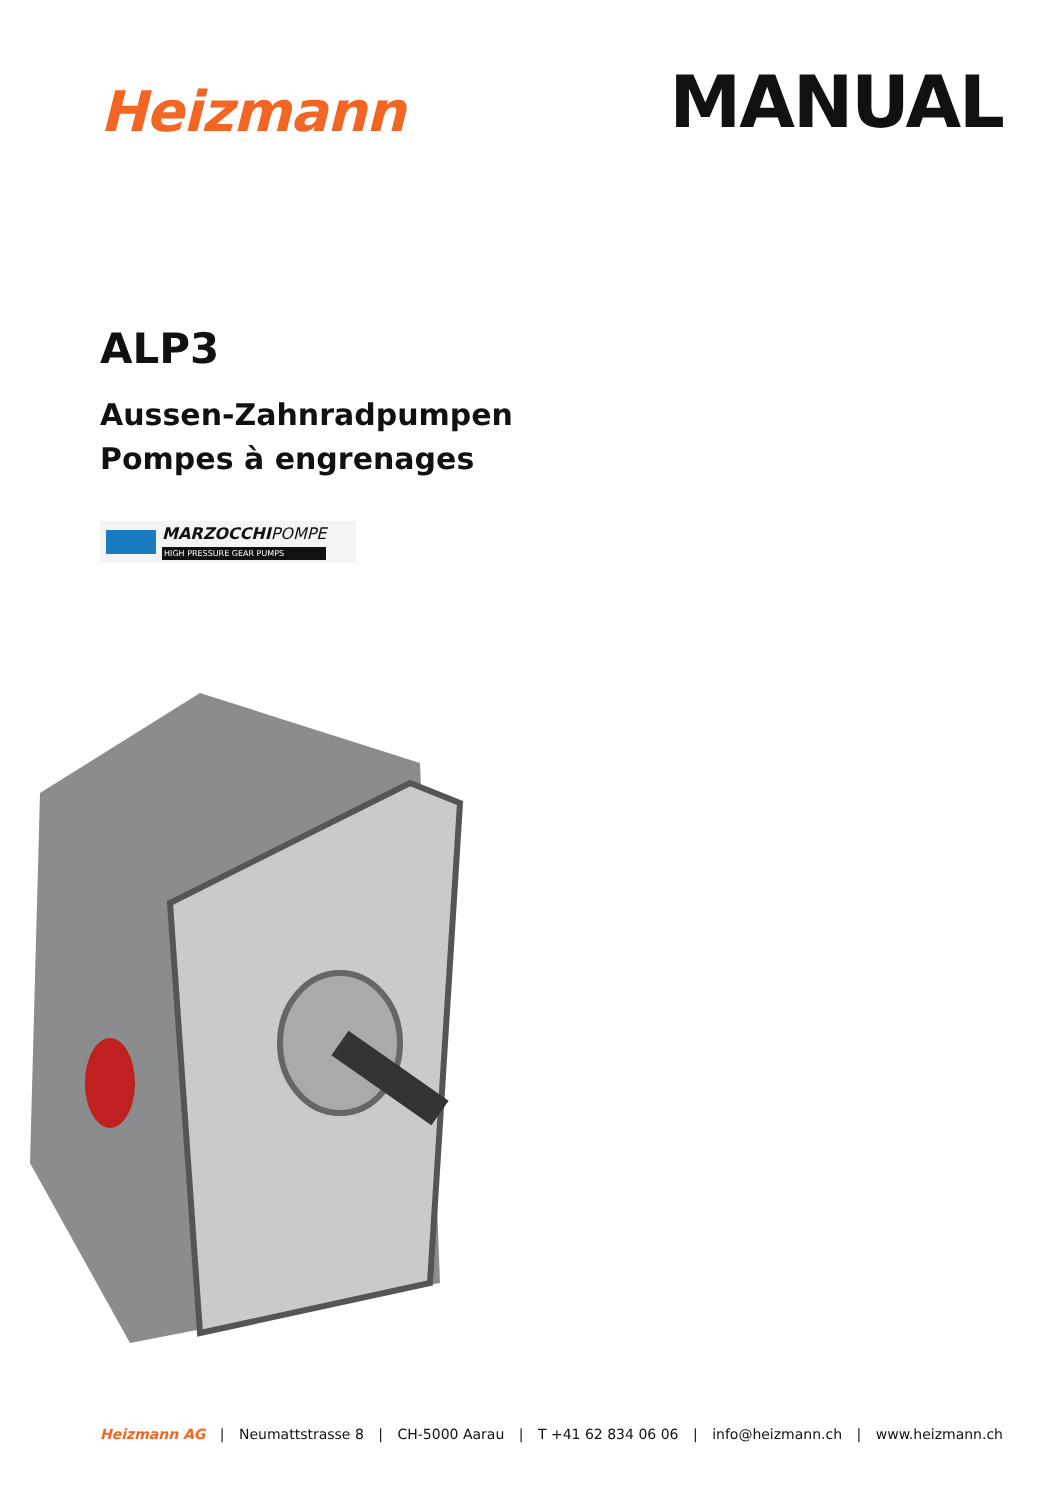Heizmann
MANUAL
ALP3
Aussen-Zahnradpumpen
Pompes à engrenages
MARZOCCHIPOMPE
HIGH PRESSURE GEAR PUMPS
Heizmann AG | Neumattstrasse 8 | CH-5000 Aarau | T +41 62 834 06 06 | info@heizmann.ch | www.heizmann.ch